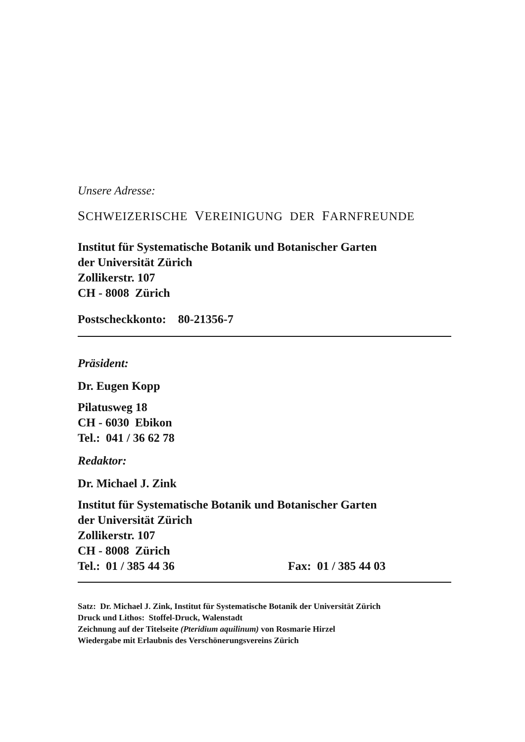Unsere Adresse:
SCHWEIZERISCHE VEREINIGUNG DER FARNFREUNDE
Institut für Systematische Botanik und Botanischer Garten
der Universität Zürich
Zollikerstr. 107
CH - 8008 Zürich
Postscheckkonto: 80-21356-7
Präsident:
Dr. Eugen Kopp
Pilatusweg 18
CH - 6030 Ebikon
Tel.: 041 / 36 62 78
Redaktor:
Dr. Michael J. Zink
Institut für Systematische Botanik und Botanischer Garten
der Universität Zürich
Zollikerstr. 107
CH - 8008 Zürich
Tel.: 01 / 385 44 36 Fax: 01 / 385 44 03
Satz: Dr. Michael J. Zink, Institut für Systematische Botanik der Universität Zürich
Druck und Lithos: Stoffel-Druck, Walenstadt
Zeichnung auf der Titelseite (Pteridium aquilinum) von Rosmarie Hirzel
Wiedergabe mit Erlaubnis des Verschönerungsvereins Zürich